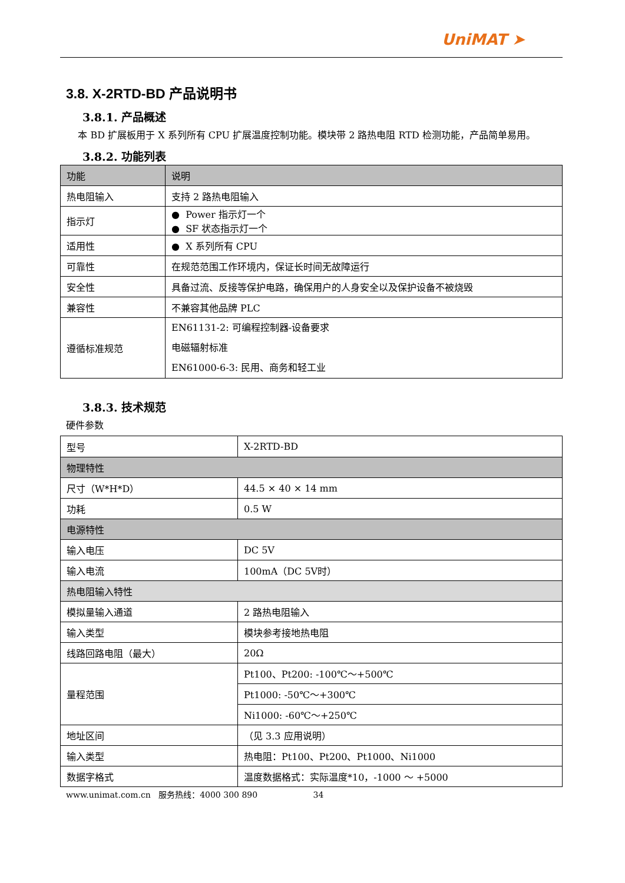UniMAT ➤
3.8. X-2RTD-BD 产品说明书
3.8.1. 产品概述
本 BD 扩展板用于 X 系列所有 CPU 扩展温度控制功能。模块带 2 路热电阻 RTD 检测功能，产品简单易用。
3.8.2. 功能列表
| 功能 | 说明 |
| --- | --- |
| 热电阻输入 | 支持 2 路热电阻输入 |
| 指示灯 | ● Power 指示灯一个 ● SF 状态指示灯一个 |
| 适用性 | ● X 系列所有 CPU |
| 可靠性 | 在规范范围工作环境内，保证长时间无故障运行 |
| 安全性 | 具备过流、反接等保护电路，确保用户的人身安全以及保护设备不被烧毁 |
| 兼容性 | 不兼容其他品牌 PLC |
| 遵循标准规范 | EN61131-2: 可编程控制器-设备要求 电磁辐射标准 EN61000-6-3: 民用、商务和轻工业 |
3.8.3. 技术规范
硬件参数
| 型号 | X-2RTD-BD |
| 物理特性 | |
| 尺寸（W*H*D） | 44.5 × 40 × 14 mm |
| 功耗 | 0.5 W |
| 电源特性 | |
| 输入电压 | DC 5V |
| 输入电流 | 100mA（DC 5V时） |
| 热电阻输入特性 | |
| 模拟量输入通道 | 2 路热电阻输入 |
| 输入类型 | 模块参考接地热电阻 |
| 线路回路电阻（最大） | 20Ω |
| 量程范围 | Pt100、Pt200: -100℃～+500℃ |
| | Pt1000: -50℃～+300℃ |
| | Ni1000: -60℃～+250℃ |
| 地址区间 | （见 3.3 应用说明） |
| 输入类型 | 热电阻：Pt100、Pt200、Pt1000、Ni1000 |
| 数据字格式 | 温度数据格式：实际温度*10，-1000 ～ +5000 |
www.unimat.com.cn 服务热线：4000 300 890 34